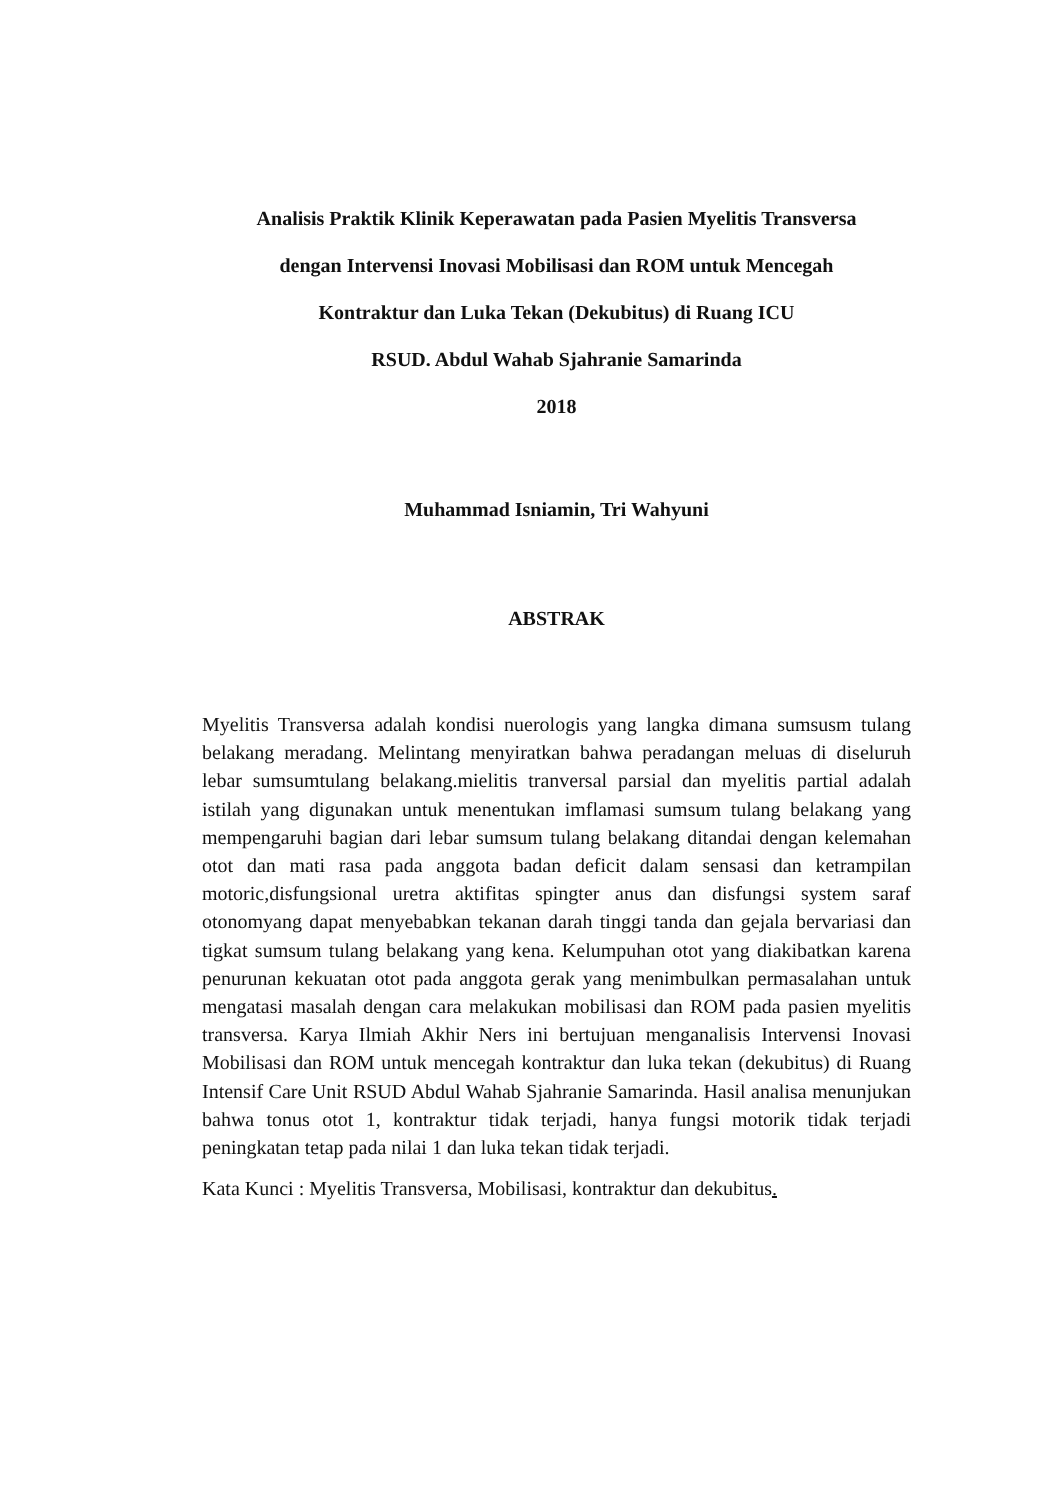Analisis Praktik Klinik Keperawatan pada Pasien Myelitis Transversa
dengan Intervensi Inovasi Mobilisasi dan ROM untuk Mencegah
Kontraktur dan Luka Tekan (Dekubitus) di Ruang ICU
RSUD. Abdul Wahab Sjahranie Samarinda
2018
Muhammad Isniamin, Tri Wahyuni
ABSTRAK
Myelitis Transversa adalah kondisi nuerologis yang langka dimana sumsusm tulang belakang meradang. Melintang menyiratkan bahwa peradangan meluas di diseluruh lebar sumsumtulang belakang.mielitis tranversal parsial dan myelitis partial adalah istilah yang digunakan untuk menentukan imflamasi sumsum tulang belakang yang mempengaruhi bagian dari lebar sumsum tulang belakang ditandai dengan kelemahan otot dan mati rasa pada anggota badan deficit dalam sensasi dan ketrampilan motoric,disfungsional uretra aktifitas spingter anus dan disfungsi system saraf otonomyang dapat menyebabkan tekanan darah tinggi tanda dan gejala bervariasi dan tigkat sumsum tulang belakang yang kena. Kelumpuhan otot yang diakibatkan karena penurunan kekuatan otot pada anggota gerak yang menimbulkan permasalahan untuk mengatasi masalah dengan cara melakukan mobilisasi dan ROM pada pasien myelitis transversa. Karya Ilmiah Akhir Ners ini bertujuan menganalisis Intervensi Inovasi Mobilisasi dan ROM untuk mencegah kontraktur dan luka tekan (dekubitus) di Ruang Intensif Care Unit RSUD Abdul Wahab Sjahranie Samarinda. Hasil analisa menunjukan bahwa tonus otot 1, kontraktur tidak terjadi, hanya fungsi motorik tidak terjadi peningkatan tetap pada nilai 1 dan luka tekan tidak terjadi.
Kata Kunci : Myelitis Transversa, Mobilisasi, kontraktur dan dekubitus.